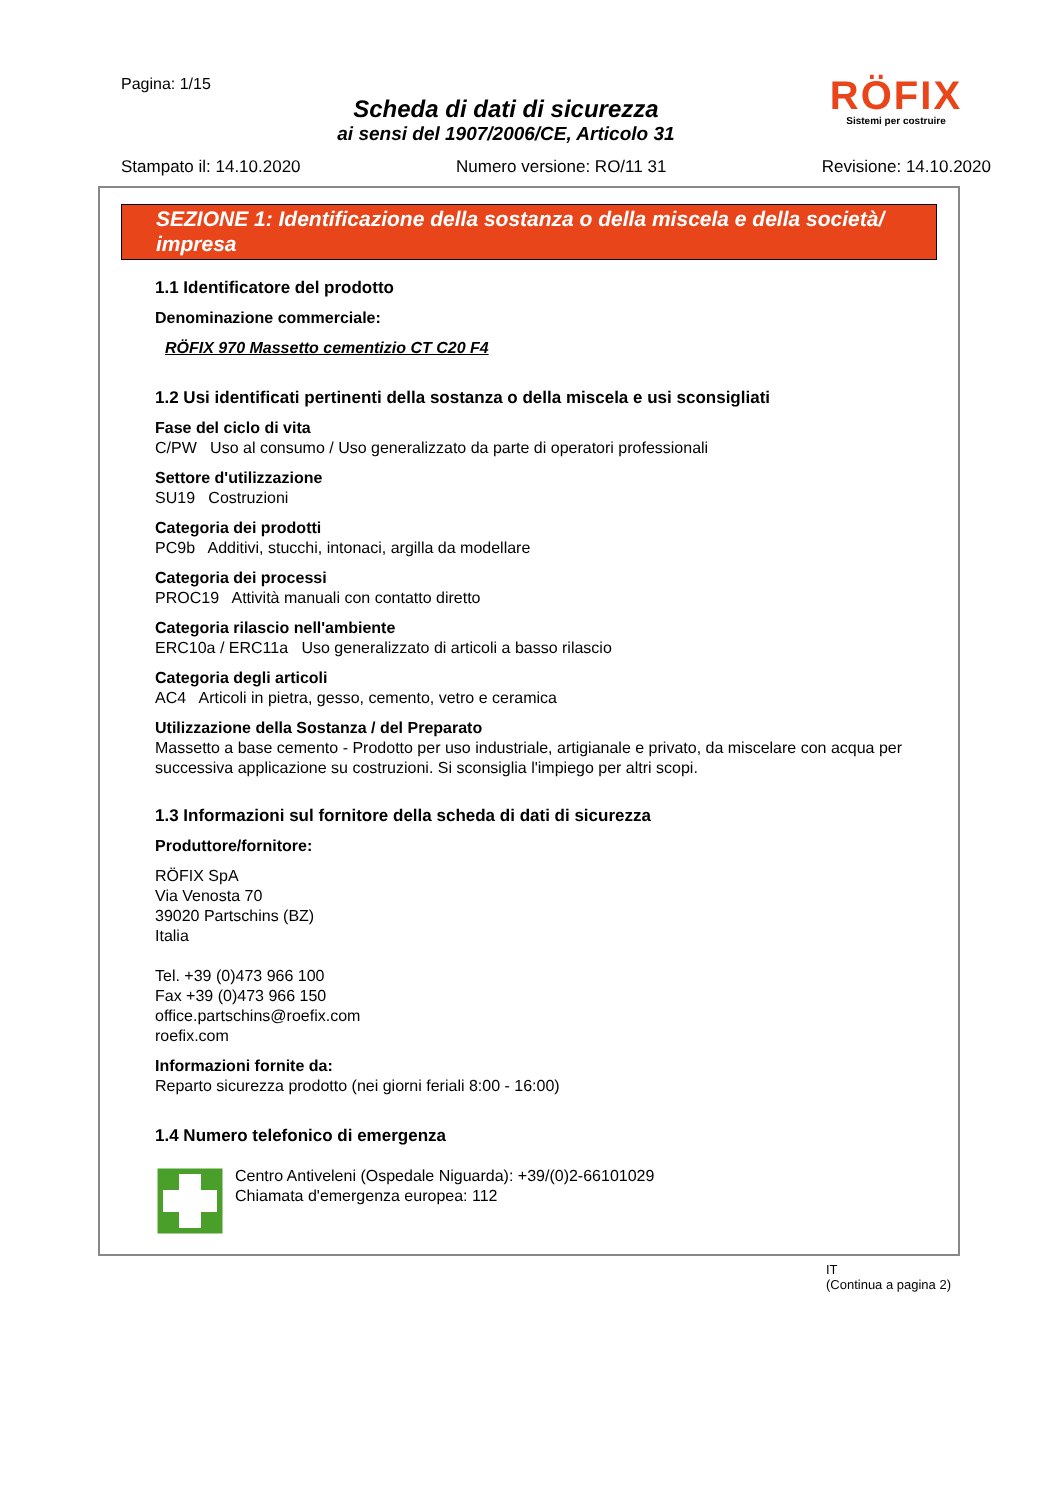Pagina: 1/15
Scheda di dati di sicurezza
ai sensi del 1907/2006/CE, Articolo 31
RÖFIX
Sistemi per costruire
Stampato il: 14.10.2020 Numero versione: RO/11 31 Revisione: 14.10.2020
SEZIONE 1: Identificazione della sostanza o della miscela e della società/ impresa
1.1 Identificatore del prodotto
Denominazione commerciale:
RÖFIX 970 Massetto cementizio CT C20 F4
1.2 Usi identificati pertinenti della sostanza o della miscela e usi sconsigliati
Fase del ciclo di vita
C/PW Uso al consumo / Uso generalizzato da parte di operatori professionali
Settore d'utilizzazione
SU19 Costruzioni
Categoria dei prodotti
PC9b Additivi, stucchi, intonaci, argilla da modellare
Categoria dei processi
PROC19 Attività manuali con contatto diretto
Categoria rilascio nell'ambiente
ERC10a / ERC11a Uso generalizzato di articoli a basso rilascio
Categoria degli articoli
AC4 Articoli in pietra, gesso, cemento, vetro e ceramica
Utilizzazione della Sostanza / del Preparato
Massetto a base cemento - Prodotto per uso industriale, artigianale e privato, da miscelare con acqua per successiva applicazione su costruzioni. Si sconsiglia l'impiego per altri scopi.
1.3 Informazioni sul fornitore della scheda di dati di sicurezza
Produttore/fornitore:
RÖFIX SpA
Via Venosta 70
39020 Partschins (BZ)
Italia
Tel. +39 (0)473 966 100
Fax +39 (0)473 966 150
office.partschins@roefix.com
roefix.com
Informazioni fornite da:
Reparto sicurezza prodotto (nei giorni feriali 8:00 - 16:00)
1.4 Numero telefonico di emergenza
Centro Antiveleni (Ospedale Niguarda): +39/(0)2-66101029
Chiamata d'emergenza europea: 112
IT
(Continua a pagina 2)